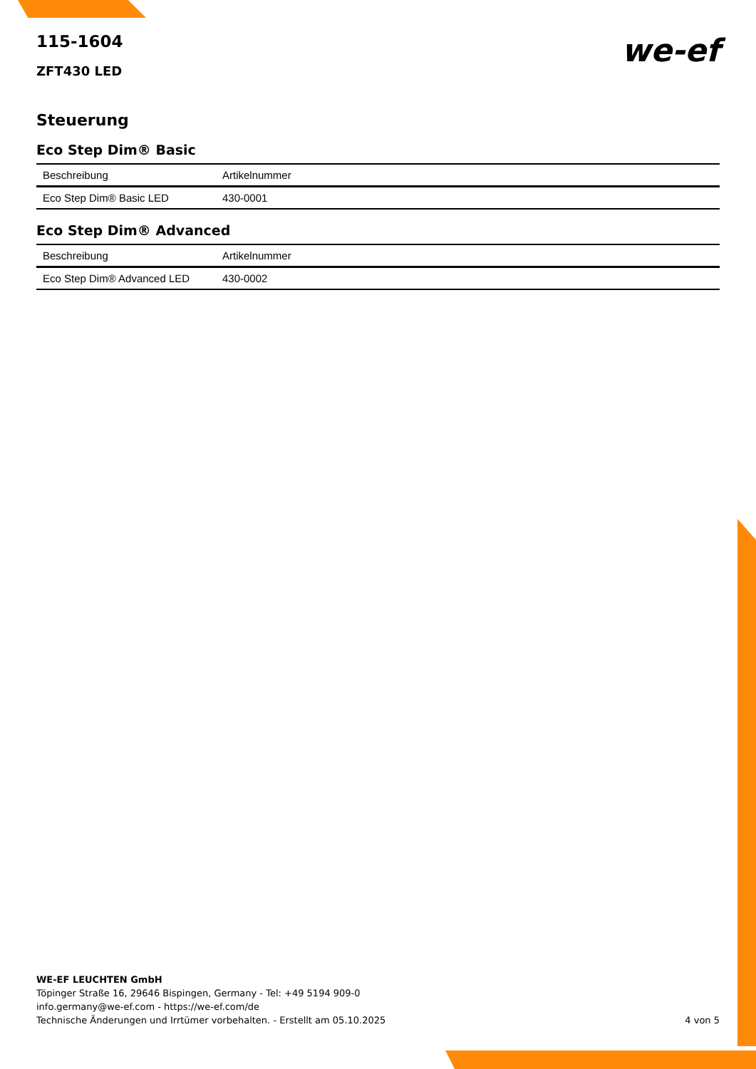we-ef
115-1604
ZFT430 LED
Steuerung
Eco Step Dim® Basic
| Beschreibung | Artikelnummer |
| --- | --- |
| Eco Step Dim® Basic LED | 430-0001 |
Eco Step Dim® Advanced
| Beschreibung | Artikelnummer |
| --- | --- |
| Eco Step Dim® Advanced LED | 430-0002 |
WE-EF LEUCHTEN GmbH
Töpinger Straße 16, 29646 Bispingen, Germany - Tel: +49 5194 909-0
info.germany@we-ef.com - https://we-ef.com/de
Technische Änderungen und Irrtümer vorbehalten. - Erstellt am 05.10.2025
4 von 5